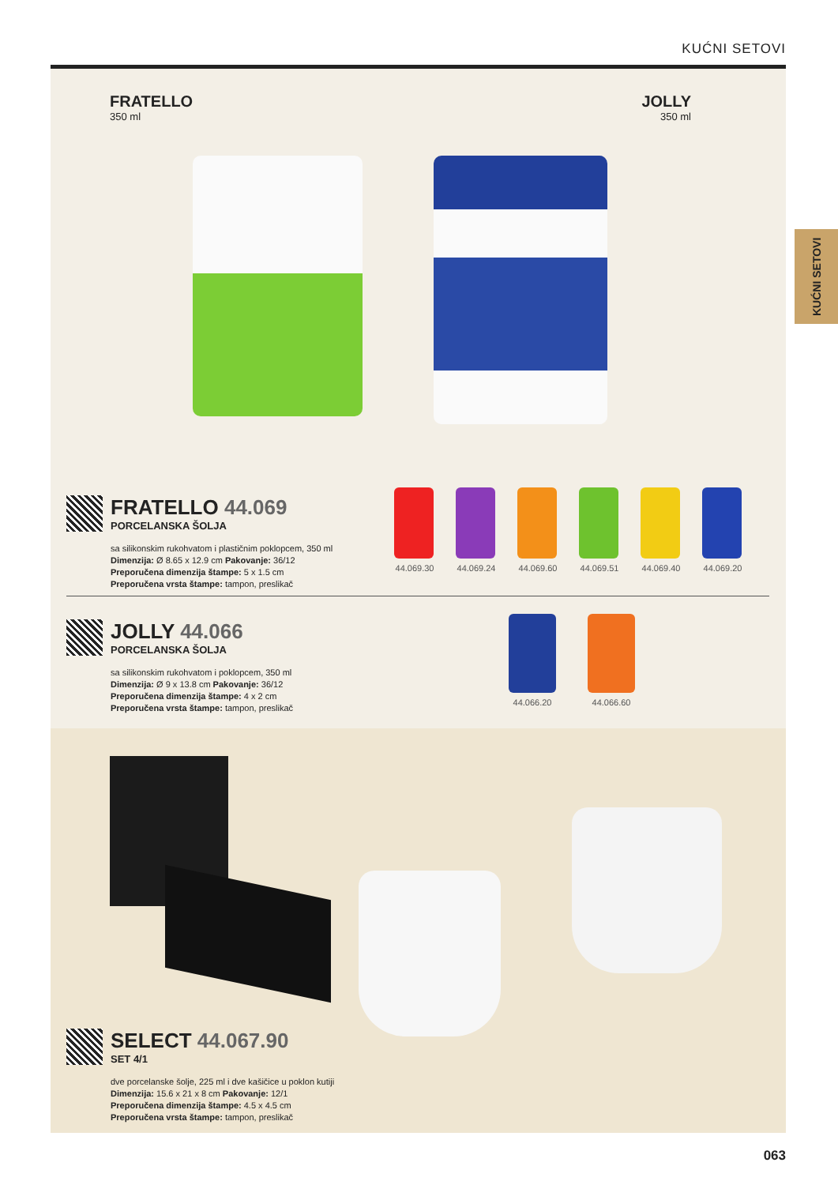KUĆNI SETOVI
KUĆNI SETOVI
FRATELLO
350 ml
JOLLY
350 ml
FRATELLO 44.069
PORCELANSKA ŠOLJA
sa silikonskim rukohvatom i plastičnim poklopcem, 350 ml
Dimenzija: Ø 8.65 x 12.9 cm Pakovanje: 36/12
Preporučena dimenzija štampe: 5 x 1.5 cm
Preporučena vrsta štampe: tampon, preslikač
44.069.30
44.069.24
44.069.60
44.069.51
44.069.40
44.069.20
JOLLY 44.066
PORCELANSKA ŠOLJA
sa silikonskim rukohvatom i poklopcem, 350 ml
Dimenzija: Ø 9 x 13.8 cm Pakovanje: 36/12
Preporučena dimenzija štampe: 4 x 2 cm
Preporučena vrsta štampe: tampon, preslikač
44.066.20 44.066.60
SELECT 44.067.90
SET 4/1
dve porcelanske šolje, 225 ml i dve kašičice u poklon kutiji
Dimenzija: 15.6 x 21 x 8 cm Pakovanje: 12/1
Preporučena dimenzija štampe: 4.5 x 4.5 cm
Preporučena vrsta štampe: tampon, preslikač
063